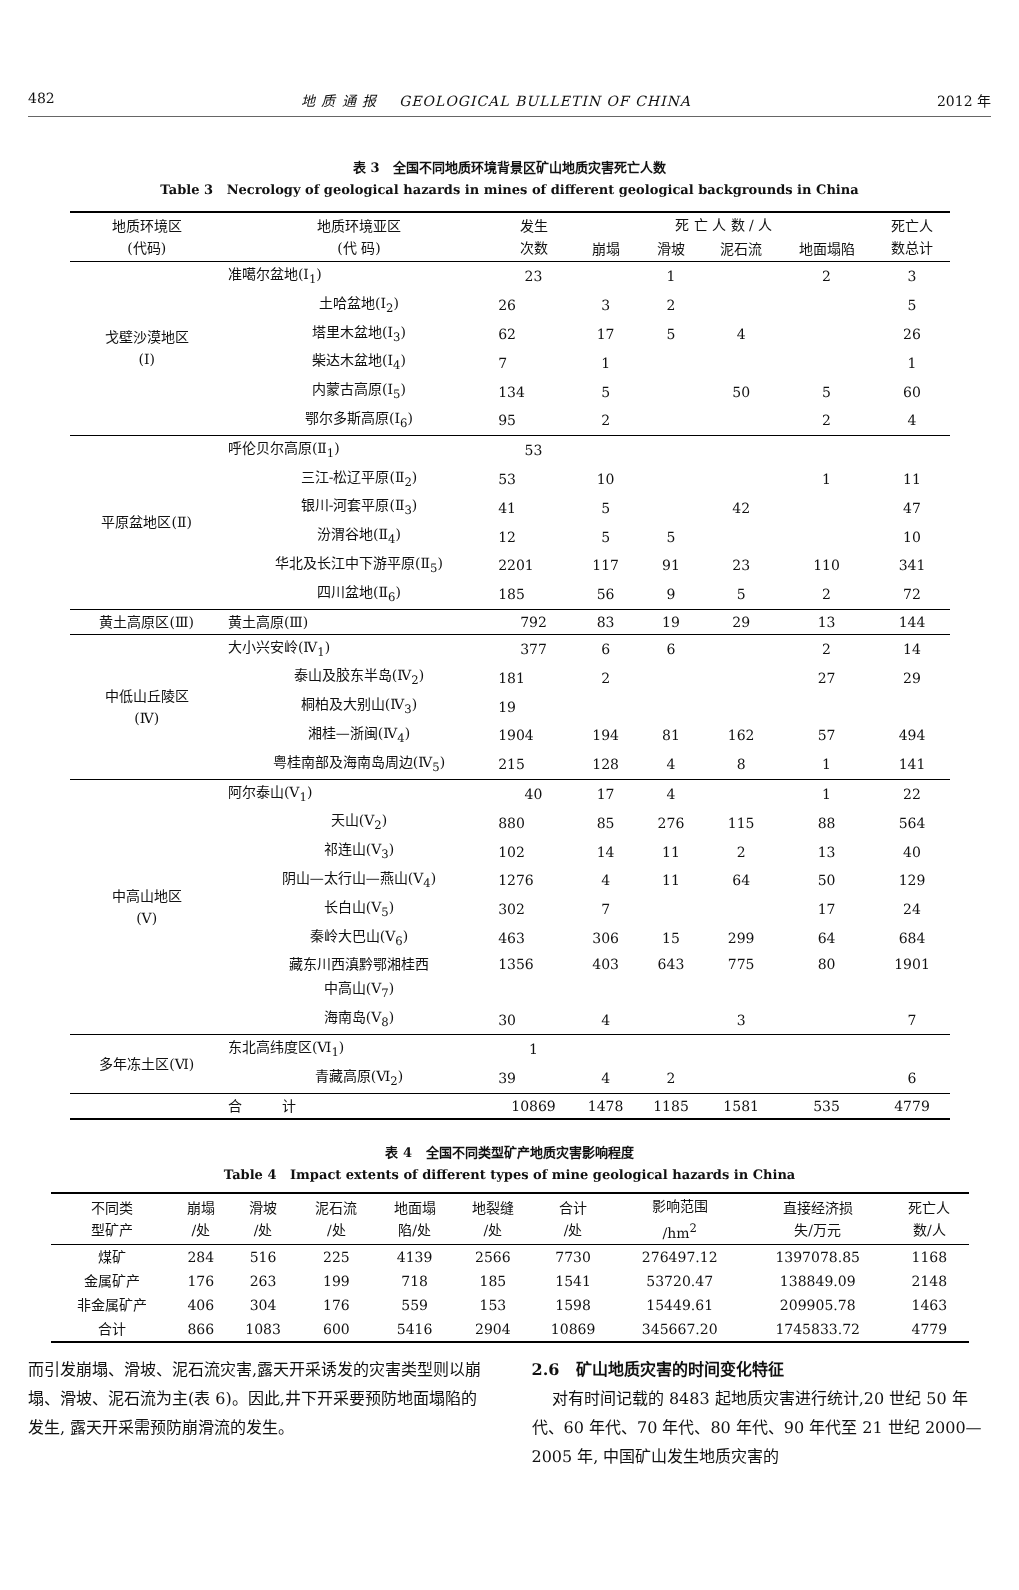482 地 质 通 报 GEOLOGICAL BULLETIN OF CHINA 2012 年
表 3 全国不同地质环境背景区矿山地质灾害死亡人数
Table 3 Necrology of geological hazards in mines of different geological backgrounds in China
| 地质环境区 (代码) | 地质环境亚区 (代 码) | 发生 次数 | 死 亡 人 数 / 人 | | | | 死亡人 数总计 |
| --- | --- | --- | --- | --- | --- | --- | --- |
| | | | 崩塌 | 滑坡 | 泥石流 | 地面塌陷 | |
| 戈壁沙漠地区 (Ⅰ) | 准噶尔盆地(Ⅰ<sub>1</sub>) | 23 | | 1 | | 2 | 3 |
| | 土哈盆地(Ⅰ<sub>2</sub>) | 26 | 3 | 2 | | | 5 |
| | 塔里木盆地(Ⅰ<sub>3</sub>) | 62 | 17 | 5 | 4 | | 26 |
| | 柴达木盆地(Ⅰ<sub>4</sub>) | 7 | 1 | | | | 1 |
| | 内蒙古高原(Ⅰ<sub>5</sub>) | 134 | 5 | | 50 | 5 | 60 |
| | 鄂尔多斯高原(Ⅰ<sub>6</sub>) | 95 | 2 | | | 2 | 4 |
| 平原盆地区(Ⅱ) | 呼伦贝尔高原(Ⅱ<sub>1</sub>) | 53 | | | | | |
| | 三江-松辽平原(Ⅱ<sub>2</sub>) | 53 | 10 | | | 1 | 11 |
| | 银川-河套平原(Ⅱ<sub>3</sub>) | 41 | 5 | | 42 | | 47 |
| | 汾渭谷地(Ⅱ<sub>4</sub>) | 12 | 5 | 5 | | | 10 |
| | 华北及长江中下游平原(Ⅱ<sub>5</sub>) | 2201 | 117 | 91 | 23 | 110 | 341 |
| | 四川盆地(Ⅱ<sub>6</sub>) | 185 | 56 | 9 | 5 | 2 | 72 |
| 黄土高原区(Ⅲ) | 黄土高原(Ⅲ) | 792 | 83 | 19 | 29 | 13 | 144 |
| 中低山丘陵区 (Ⅳ) | 大小兴安岭(Ⅳ<sub>1</sub>) | 377 | 6 | 6 | | 2 | 14 |
| | 泰山及胶东半岛(Ⅳ<sub>2</sub>) | 181 | 2 | | | 27 | 29 |
| | 桐柏及大别山(Ⅳ<sub>3</sub>) | 19 | | | | | |
| | 湘桂—浙闽(Ⅳ<sub>4</sub>) | 1904 | 194 | 81 | 162 | 57 | 494 |
| | 粤桂南部及海南岛周边(Ⅳ<sub>5</sub>) | 215 | 128 | 4 | 8 | 1 | 141 |
| 中高山地区 (Ⅴ) | 阿尔泰山(Ⅴ<sub>1</sub>) | 40 | 17 | 4 | | 1 | 22 |
| | 天山(Ⅴ<sub>2</sub>) | 880 | 85 | 276 | 115 | 88 | 564 |
| | 祁连山(Ⅴ<sub>3</sub>) | 102 | 14 | 11 | 2 | 13 | 40 |
| | 阴山—太行山—燕山(Ⅴ<sub>4</sub>) | 1276 | 4 | 11 | 64 | 50 | 129 |
| | 长白山(Ⅴ<sub>5</sub>) | 302 | 7 | | | 17 | 24 |
| | 秦岭大巴山(Ⅴ<sub>6</sub>) | 463 | 306 | 15 | 299 | 64 | 684 |
| | 藏东川西滇黔鄂湘桂西 | 1356 | 403 | 643 | 775 | 80 | 1901 |
| | 中高山(Ⅴ<sub>7</sub>) | | | | | | |
| | 海南岛(Ⅴ<sub>8</sub>) | 30 | 4 | | 3 | | 7 |
| 多年冻土区(Ⅵ) | 东北高纬度区(Ⅵ<sub>1</sub>) | 1 | | | | | |
| | 青藏高原(Ⅵ<sub>2</sub>) | 39 | 4 | 2 | | | 6 |
| | 合 计 | 10869 | 1478 | 1185 | 1581 | 535 | 4779 |
表 4 全国不同类型矿产地质灾害影响程度
Table 4 Impact extents of different types of mine geological hazards in China
| 不同类 型矿产 | 崩塌 /处 | 滑坡 /处 | 泥石流 /处 | 地面塌 陷/处 | 地裂缝 /处 | 合计 /处 | 影响范围 /hm<sup>2</sup> | 直接经济损 失/万元 | 死亡人 数/人 |
| --- | --- | --- | --- | --- | --- | --- | --- | --- | --- |
| 煤矿 | 284 | 516 | 225 | 4139 | 2566 | 7730 | 276497.12 | 1397078.85 | 1168 |
| 金属矿产 | 176 | 263 | 199 | 718 | 185 | 1541 | 53720.47 | 138849.09 | 2148 |
| 非金属矿产 | 406 | 304 | 176 | 559 | 153 | 1598 | 15449.61 | 209905.78 | 1463 |
| 合计 | 866 | 1083 | 600 | 5416 | 2904 | 10869 | 345667.20 | 1745833.72 | 4779 |
而引发崩塌、滑坡、泥石流灾害,露天开采诱发的灾害类型则以崩塌、滑坡、泥石流为主(表 6)。因此,井下开采要预防地面塌陷的发生, 露天开采需预防崩滑流的发生。
2.6 矿山地质灾害的时间变化特征
对有时间记载的 8483 起地质灾害进行统计,20 世纪 50 年代、60 年代、70 年代、80 年代、90 年代至 21 世纪 2000—2005 年, 中国矿山发生地质灾害的